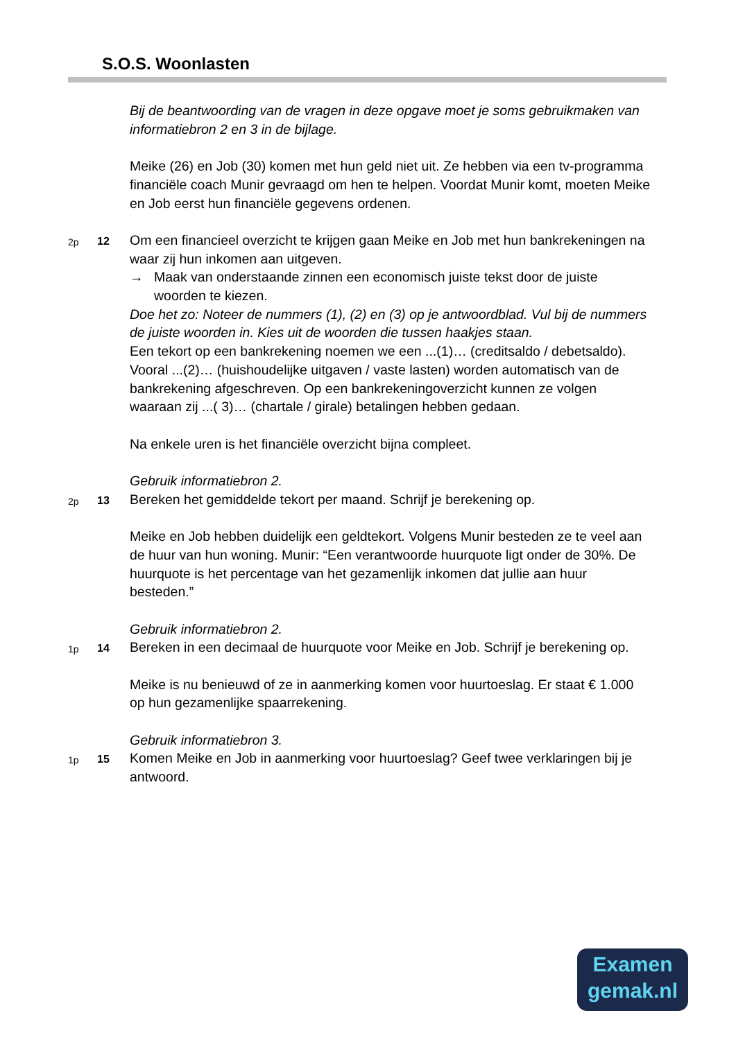S.O.S. Woonlasten
Bij de beantwoording van de vragen in deze opgave moet je soms gebruikmaken van informatiebron 2 en 3 in de bijlage.
Meike (26) en Job (30) komen met hun geld niet uit. Ze hebben via een tv-programma financiële coach Munir gevraagd om hen te helpen. Voordat Munir komt, moeten Meike en Job eerst hun financiële gegevens ordenen.
2p 12
Om een financieel overzicht te krijgen gaan Meike en Job met hun bankrekeningen na waar zij hun inkomen aan uitgeven.
→ Maak van onderstaande zinnen een economisch juiste tekst door de juiste woorden te kiezen.
Doe het zo: Noteer de nummers (1), (2) en (3) op je antwoordblad. Vul bij de nummers de juiste woorden in. Kies uit de woorden die tussen haakjes staan.
Een tekort op een bankrekening noemen we een ...(1)… (creditsaldo / debetsaldo). Vooral ...(2)… (huishoudelijke uitgaven / vaste lasten) worden automatisch van de bankrekening afgeschreven. Op een bankrekeningoverzicht kunnen ze volgen waaraan zij ...( 3)… (chartale / girale) betalingen hebben gedaan.
Na enkele uren is het financiële overzicht bijna compleet.
Gebruik informatiebron 2.
2p 13
Bereken het gemiddelde tekort per maand. Schrijf je berekening op.
Meike en Job hebben duidelijk een geldtekort. Volgens Munir besteden ze te veel aan de huur van hun woning. Munir: “Een verantwoorde huurquote ligt onder de 30%. De huurquote is het percentage van het gezamenlijk inkomen dat jullie aan huur besteden.”
Gebruik informatiebron 2.
1p 14
Bereken in een decimaal de huurquote voor Meike en Job. Schrijf je berekening op.
Meike is nu benieuwd of ze in aanmerking komen voor huurtoeslag. Er staat € 1.000 op hun gezamenlijke spaarrekening.
Gebruik informatiebron 3.
1p 15
Komen Meike en Job in aanmerking voor huurtoeslag? Geef twee verklaringen bij je antwoord.
Examen
gemak.nl